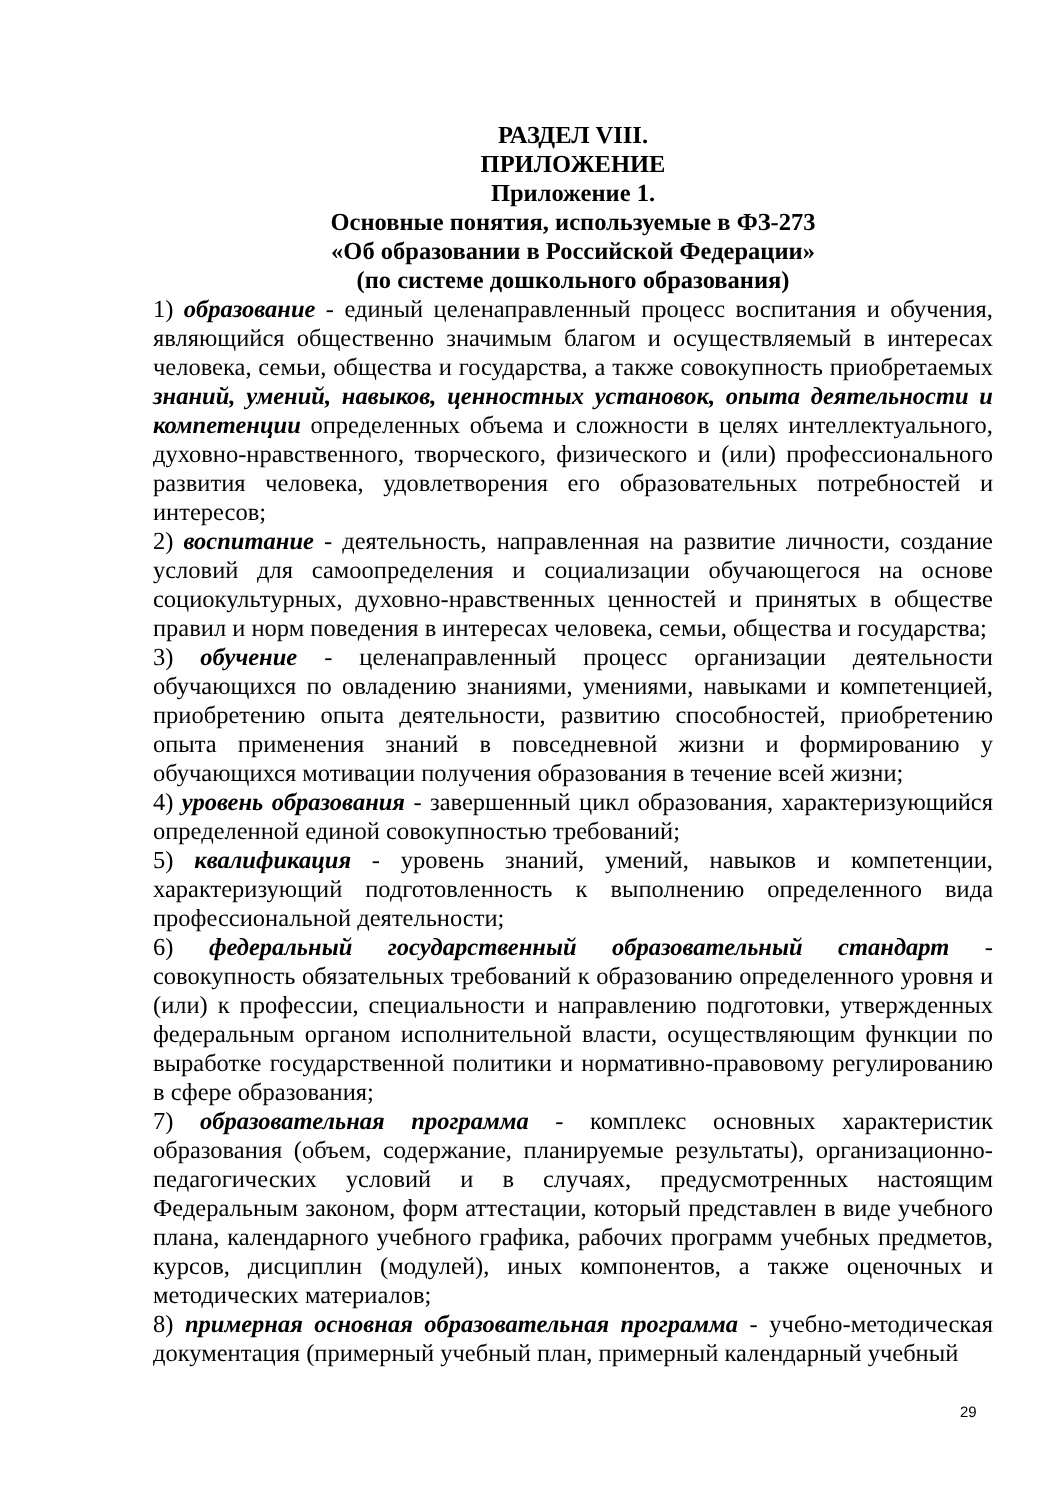РАЗДЕЛ VIII.
ПРИЛОЖЕНИЕ
Приложение 1.
Основные понятия, используемые в ФЗ-273
«Об образовании в Российской Федерации»
(по системе дошкольного образования)
1) образование - единый целенаправленный процесс воспитания и обучения, являющийся общественно значимым благом и осуществляемый в интересах человека, семьи, общества и государства, а также совокупность приобретаемых знаний, умений, навыков, ценностных установок, опыта деятельности и компетенции определенных объема и сложности в целях интеллектуального, духовно-нравственного, творческого, физического и (или) профессионального развития человека, удовлетворения его образовательных потребностей и интересов;
2) воспитание - деятельность, направленная на развитие личности, создание условий для самоопределения и социализации обучающегося на основе социокультурных, духовно-нравственных ценностей и принятых в обществе правил и норм поведения в интересах человека, семьи, общества и государства;
3) обучение - целенаправленный процесс организации деятельности обучающихся по овладению знаниями, умениями, навыками и компетенцией, приобретению опыта деятельности, развитию способностей, приобретению опыта применения знаний в повседневной жизни и формированию у обучающихся мотивации получения образования в течение всей жизни;
4) уровень образования - завершенный цикл образования, характеризующийся определенной единой совокупностью требований;
5) квалификация - уровень знаний, умений, навыков и компетенции, характеризующий подготовленность к выполнению определенного вида профессиональной деятельности;
6) федеральный государственный образовательный стандарт - совокупность обязательных требований к образованию определенного уровня и (или) к профессии, специальности и направлению подготовки, утвержденных федеральным органом исполнительной власти, осуществляющим функции по выработке государственной политики и нормативно-правовому регулированию в сфере образования;
7) образовательная программа - комплекс основных характеристик образования (объем, содержание, планируемые результаты), организационно-педагогических условий и в случаях, предусмотренных настоящим Федеральным законом, форм аттестации, который представлен в виде учебного плана, календарного учебного графика, рабочих программ учебных предметов, курсов, дисциплин (модулей), иных компонентов, а также оценочных и методических материалов;
8) примерная основная образовательная программа - учебно-методическая документация (примерный учебный план, примерный календарный учебный
29